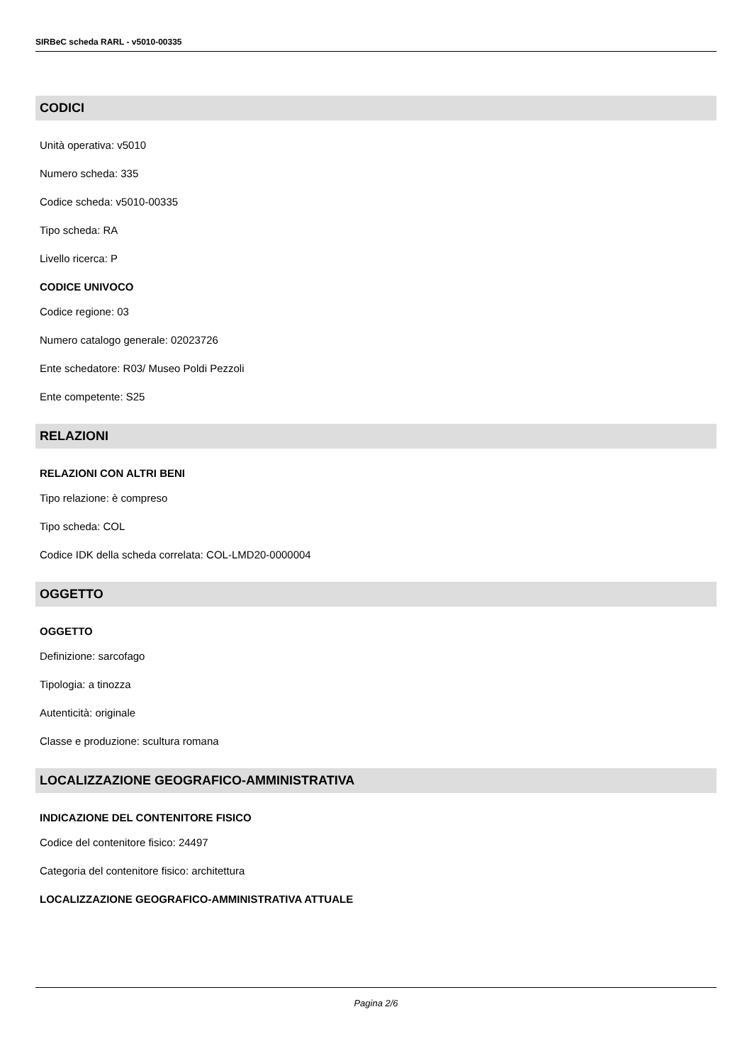SIRBeC scheda RARL - v5010-00335
CODICI
Unità operativa: v5010
Numero scheda: 335
Codice scheda: v5010-00335
Tipo scheda: RA
Livello ricerca: P
CODICE UNIVOCO
Codice regione: 03
Numero catalogo generale: 02023726
Ente schedatore: R03/ Museo Poldi Pezzoli
Ente competente: S25
RELAZIONI
RELAZIONI CON ALTRI BENI
Tipo relazione: è compreso
Tipo scheda: COL
Codice IDK della scheda correlata: COL-LMD20-0000004
OGGETTO
OGGETTO
Definizione: sarcofago
Tipologia: a tinozza
Autenticità: originale
Classe e produzione: scultura romana
LOCALIZZAZIONE GEOGRAFICO-AMMINISTRATIVA
INDICAZIONE DEL CONTENITORE FISICO
Codice del contenitore fisico: 24497
Categoria del contenitore fisico: architettura
LOCALIZZAZIONE GEOGRAFICO-AMMINISTRATIVA ATTUALE
Pagina 2/6